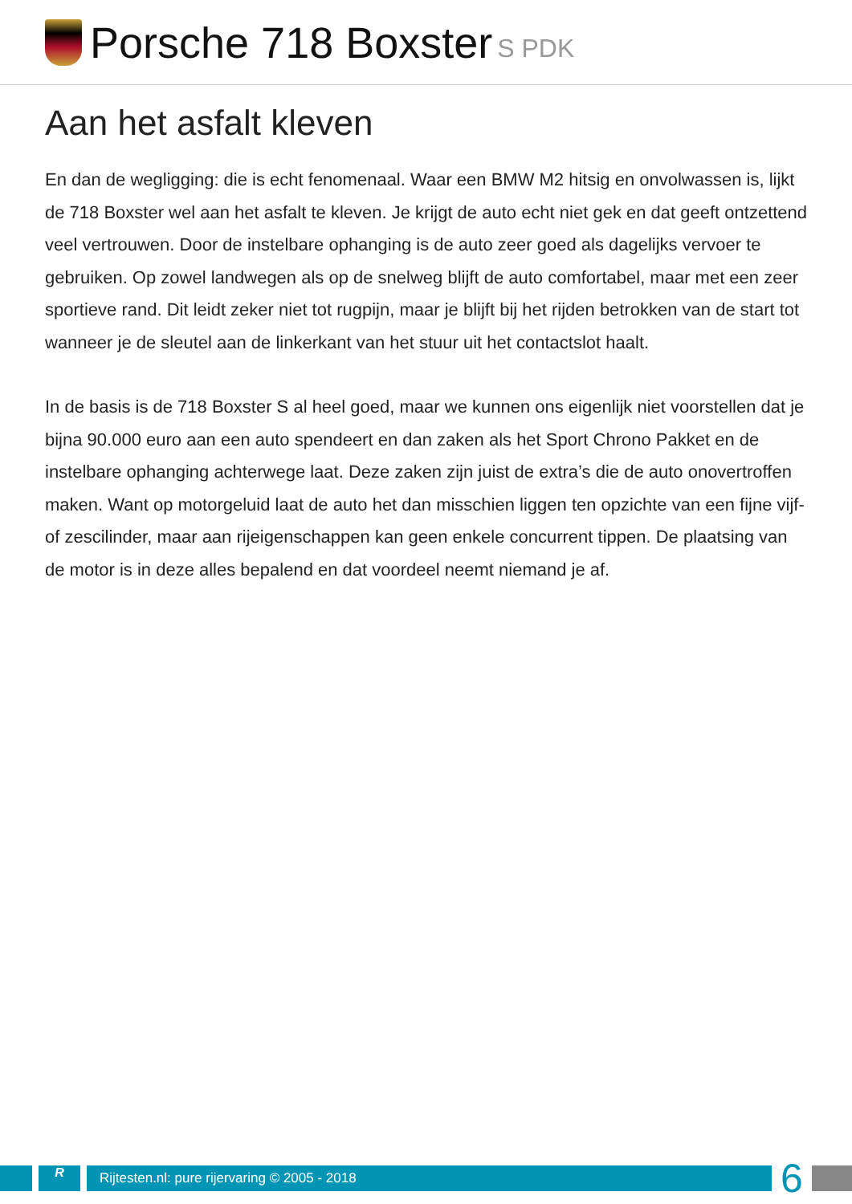Porsche 718 Boxster S PDK
Aan het asfalt kleven
En dan de wegligging: die is echt fenomenaal. Waar een BMW M2 hitsig en onvolwassen is, lijkt de 718 Boxster wel aan het asfalt te kleven. Je krijgt de auto echt niet gek en dat geeft ontzettend veel vertrouwen. Door de instelbare ophanging is de auto zeer goed als dagelijks vervoer te gebruiken. Op zowel landwegen als op de snelweg blijft de auto comfortabel, maar met een zeer sportieve rand. Dit leidt zeker niet tot rugpijn, maar je blijft bij het rijden betrokken van de start tot wanneer je de sleutel aan de linkerkant van het stuur uit het contactslot haalt.
In de basis is de 718 Boxster S al heel goed, maar we kunnen ons eigenlijk niet voorstellen dat je bijna 90.000 euro aan een auto spendeert en dan zaken als het Sport Chrono Pakket en de instelbare ophanging achterwege laat. Deze zaken zijn juist de extra’s die de auto onovertroffen maken. Want op motorgeluid laat de auto het dan misschien liggen ten opzichte van een fijne vijf- of zescilinder, maar aan rijeigenschappen kan geen enkele concurrent tippen. De plaatsing van de motor is in deze alles bepalend en dat voordeel neemt niemand je af.
R
Rijtesten.nl: pure rijervaring © 2005 - 2018
6